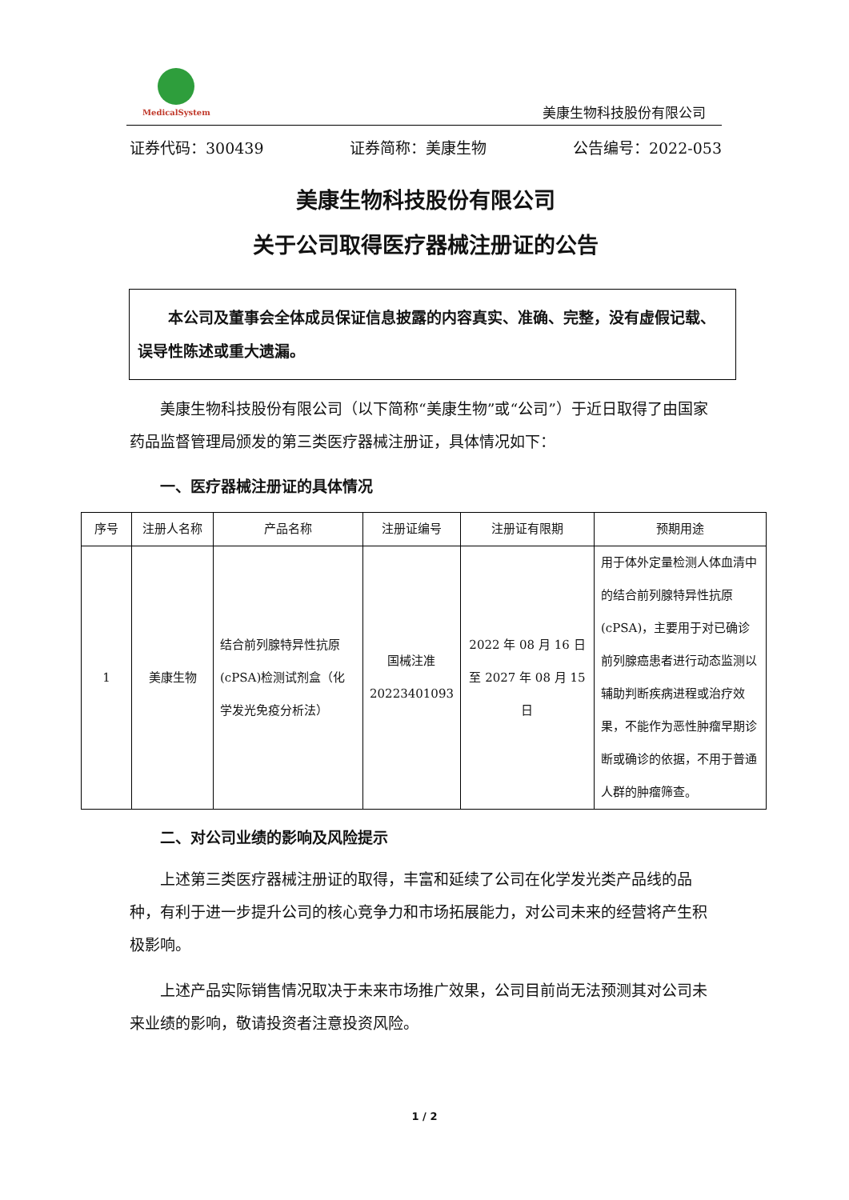MedicalSystem
美康生物科技股份有限公司
证券代码：300439 证券简称：美康生物 公告编号：2022-053
美康生物科技股份有限公司
关于公司取得医疗器械注册证的公告
本公司及董事会全体成员保证信息披露的内容真实、准确、完整，没有虚假记载、误导性陈述或重大遗漏。
美康生物科技股份有限公司（以下简称“美康生物”或“公司”）于近日取得了由国家药品监督管理局颁发的第三类医疗器械注册证，具体情况如下：
一、医疗器械注册证的具体情况
| 序号 | 注册人名称 | 产品名称 | 注册证编号 | 注册证有限期 | 预期用途 |
| --- | --- | --- | --- | --- | --- |
| 1 | 美康生物 | 结合前列腺特异性抗原(cPSA)检测试剂盒（化学发光免疫分析法） | 国械注准 20223401093 | 2022 年 08 月 16 日至 2027 年 08 月 15 日 | 用于体外定量检测人体血清中的结合前列腺特异性抗原(cPSA)，主要用于对已确诊前列腺癌患者进行动态监测以辅助判断疾病进程或治疗效果，不能作为恶性肿瘤早期诊断或确诊的依据，不用于普通人群的肿瘤筛查。 |
二、对公司业绩的影响及风险提示
上述第三类医疗器械注册证的取得，丰富和延续了公司在化学发光类产品线的品种，有利于进一步提升公司的核心竞争力和市场拓展能力，对公司未来的经营将产生积极影响。
上述产品实际销售情况取决于未来市场推广效果，公司目前尚无法预测其对公司未来业绩的影响，敬请投资者注意投资风险。
1 / 2